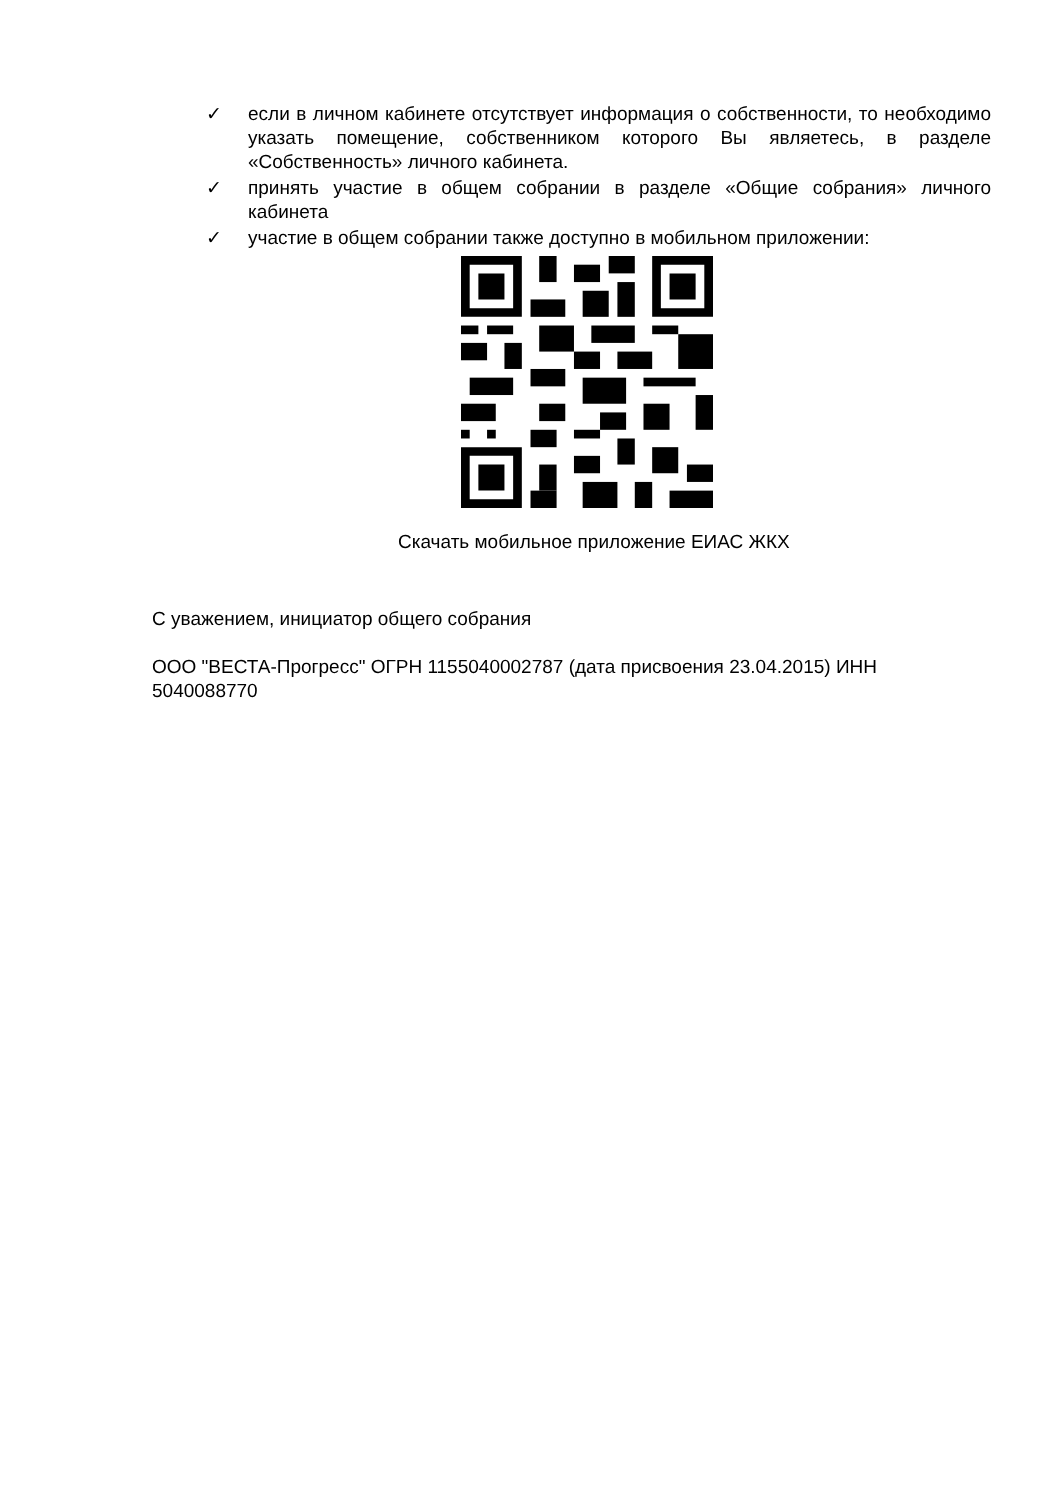✓ если в личном кабинете отсутствует информация о собственности, то необходимо указать помещение, собственником которого Вы являетесь, в разделе «Собственность» личного кабинета.
✓ принять участие в общем собрании в разделе «Общие собрания» личного кабинета
✓ участие в общем собрании также доступно в мобильном приложении:
Скачать мобильное приложение ЕИАС ЖКХ
С уважением, инициатор общего собрания
ООО "ВЕСТА-Прогресс" ОГРН 1155040002787 (дата присвоения 23.04.2015) ИНН 5040088770